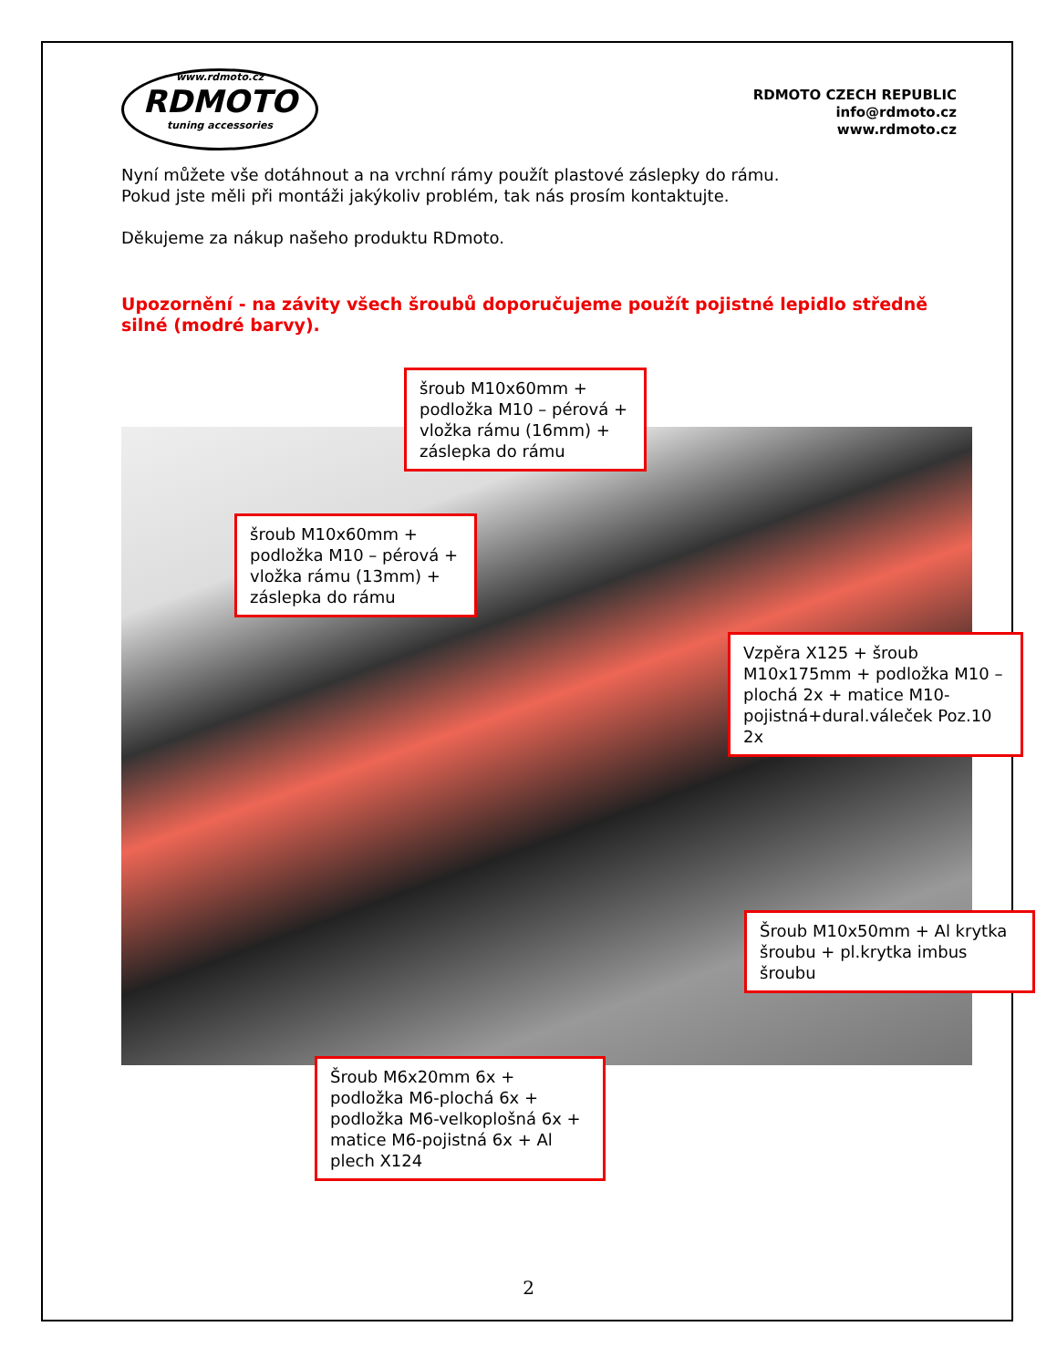www.rdmoto.cz
RDMOTO
tuning accessories
RDMOTO CZECH REPUBLIC
info@rdmoto.cz
www.rdmoto.cz
Nyní můžete vše dotáhnout a na vrchní rámy použít plastové záslepky do rámu.
Pokud jste měli při montáži jakýkoliv problém, tak nás prosím kontaktujte.
Děkujeme za nákup našeho produktu RDmoto.
Upozornění - na závity všech šroubů doporučujeme použít pojistné lepidlo středně silné (modré barvy).
šroub M10x60mm + podložka M10 – pérová + vložka rámu (16mm) + záslepka do rámu
šroub M10x60mm + podložka M10 – pérová + vložka rámu (13mm) + záslepka do rámu
Vzpěra X125 + šroub M10x175mm + podložka M10 –plochá 2x + matice M10-pojistná+dural.váleček Poz.10 2x
Šroub M10x50mm + Al krytka šroubu + pl.krytka imbus šroubu
Šroub M6x20mm 6x + podložka M6-plochá 6x + podložka M6-velkoplošná 6x + matice M6-pojistná 6x + Al plech X124
2